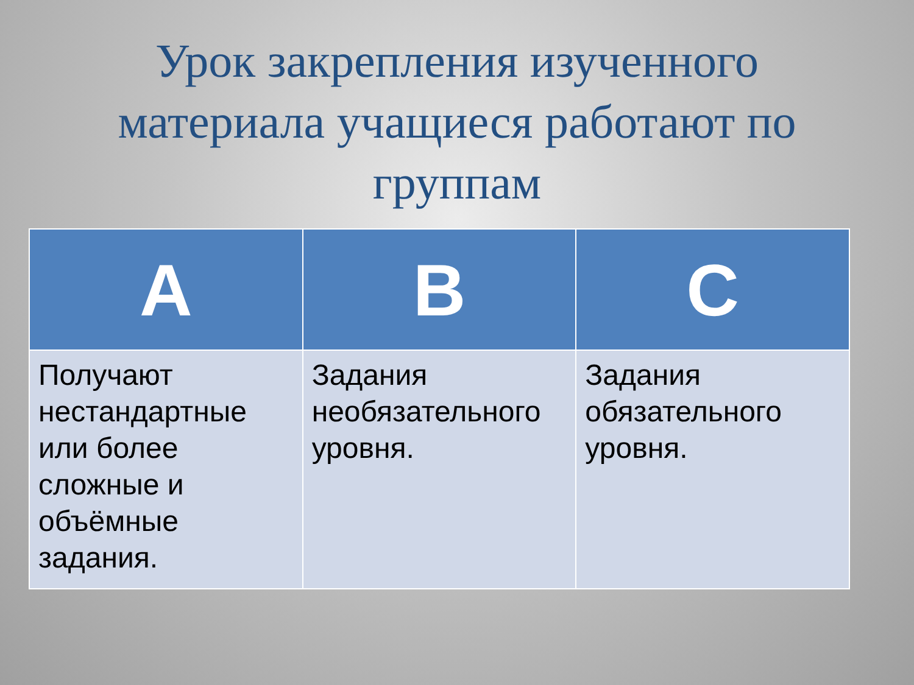Урок закрепления изученного материала учащиеся работают по группам
| A | B | C |
| --- | --- | --- |
| Получают нестандартные или более сложные и объёмные задания. | Задания необязательного уровня. | Задания обязательного уровня. |